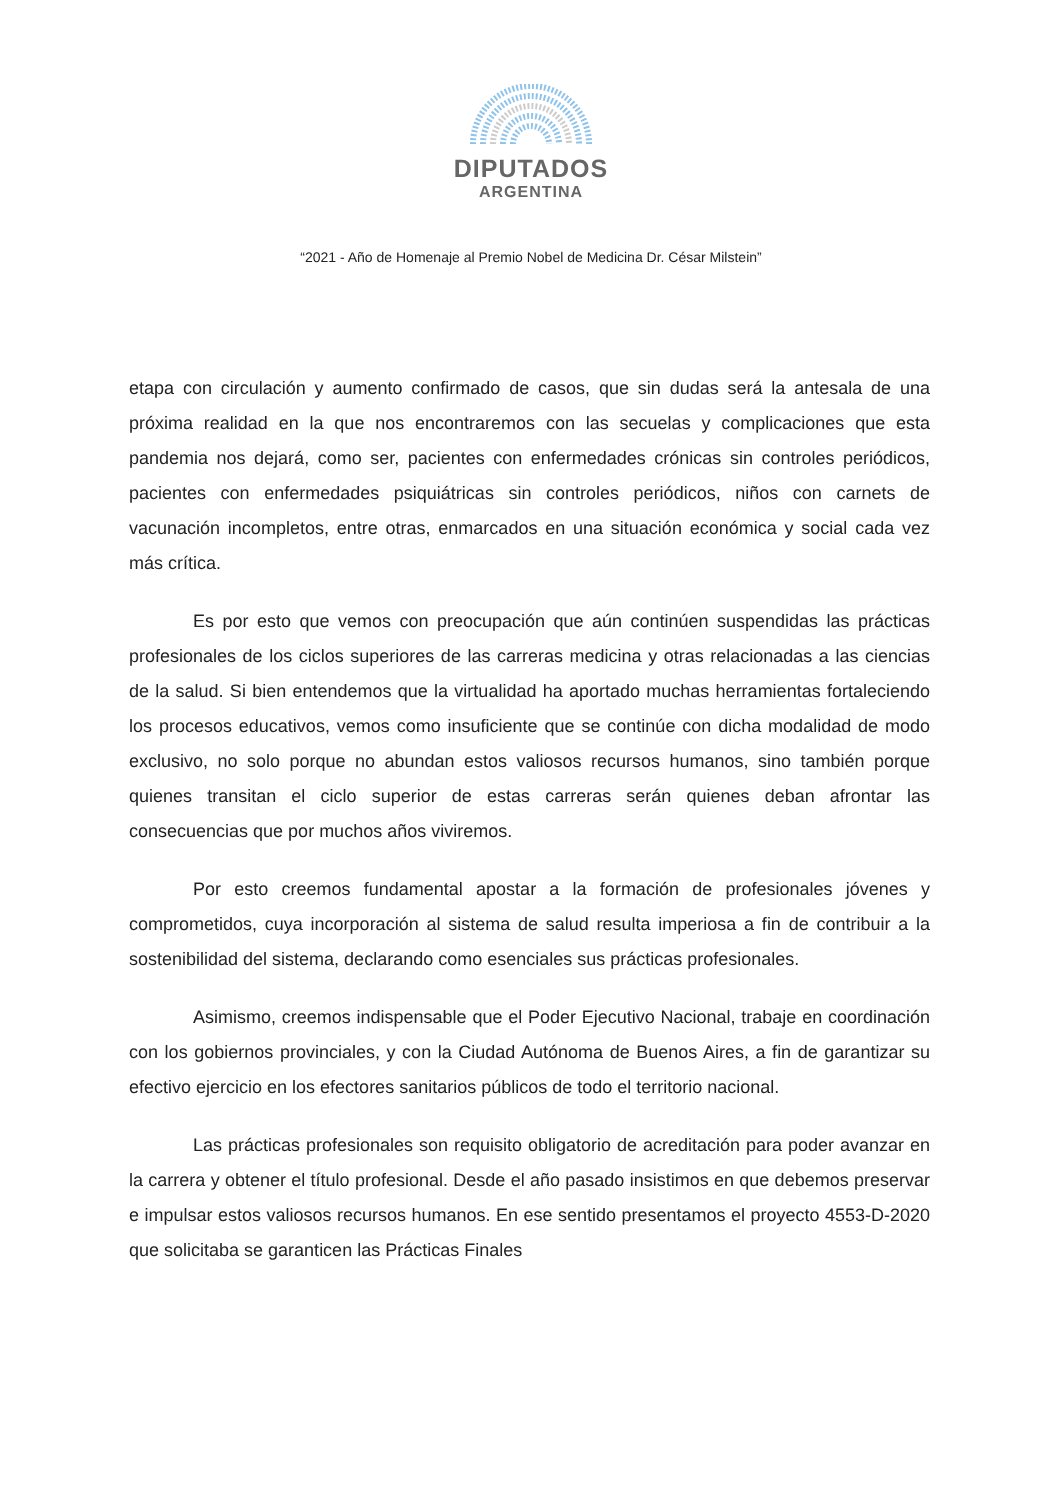DIPUTADOS
ARGENTINA
“2021 - Año de Homenaje al Premio Nobel de Medicina Dr. César Milstein”
etapa con circulación y aumento confirmado de casos, que sin dudas será la antesala de una próxima realidad en la que nos encontraremos con las secuelas y complicaciones que esta pandemia nos dejará, como ser, pacientes con enfermedades crónicas sin controles periódicos, pacientes con enfermedades psiquiátricas sin controles periódicos, niños con carnets de vacunación incompletos, entre otras, enmarcados en una situación económica y social cada vez más crítica.
Es por esto que vemos con preocupación que aún continúen suspendidas las prácticas profesionales de los ciclos superiores de las carreras medicina y otras relacionadas a las ciencias de la salud. Si bien entendemos que la virtualidad ha aportado muchas herramientas fortaleciendo los procesos educativos, vemos como insuficiente que se continúe con dicha modalidad de modo exclusivo, no solo porque no abundan estos valiosos recursos humanos, sino también porque quienes transitan el ciclo superior de estas carreras serán quienes deban afrontar las consecuencias que por muchos años viviremos.
Por esto creemos fundamental apostar a la formación de profesionales jóvenes y comprometidos, cuya incorporación al sistema de salud resulta imperiosa a fin de contribuir a la sostenibilidad del sistema, declarando como esenciales sus prácticas profesionales.
Asimismo, creemos indispensable que el Poder Ejecutivo Nacional, trabaje en coordinación con los gobiernos provinciales, y con la Ciudad Autónoma de Buenos Aires, a fin de garantizar su efectivo ejercicio en los efectores sanitarios públicos de todo el territorio nacional.
Las prácticas profesionales son requisito obligatorio de acreditación para poder avanzar en la carrera y obtener el título profesional. Desde el año pasado insistimos en que debemos preservar e impulsar estos valiosos recursos humanos. En ese sentido presentamos el proyecto 4553-D-2020 que solicitaba se garanticen las Prácticas Finales